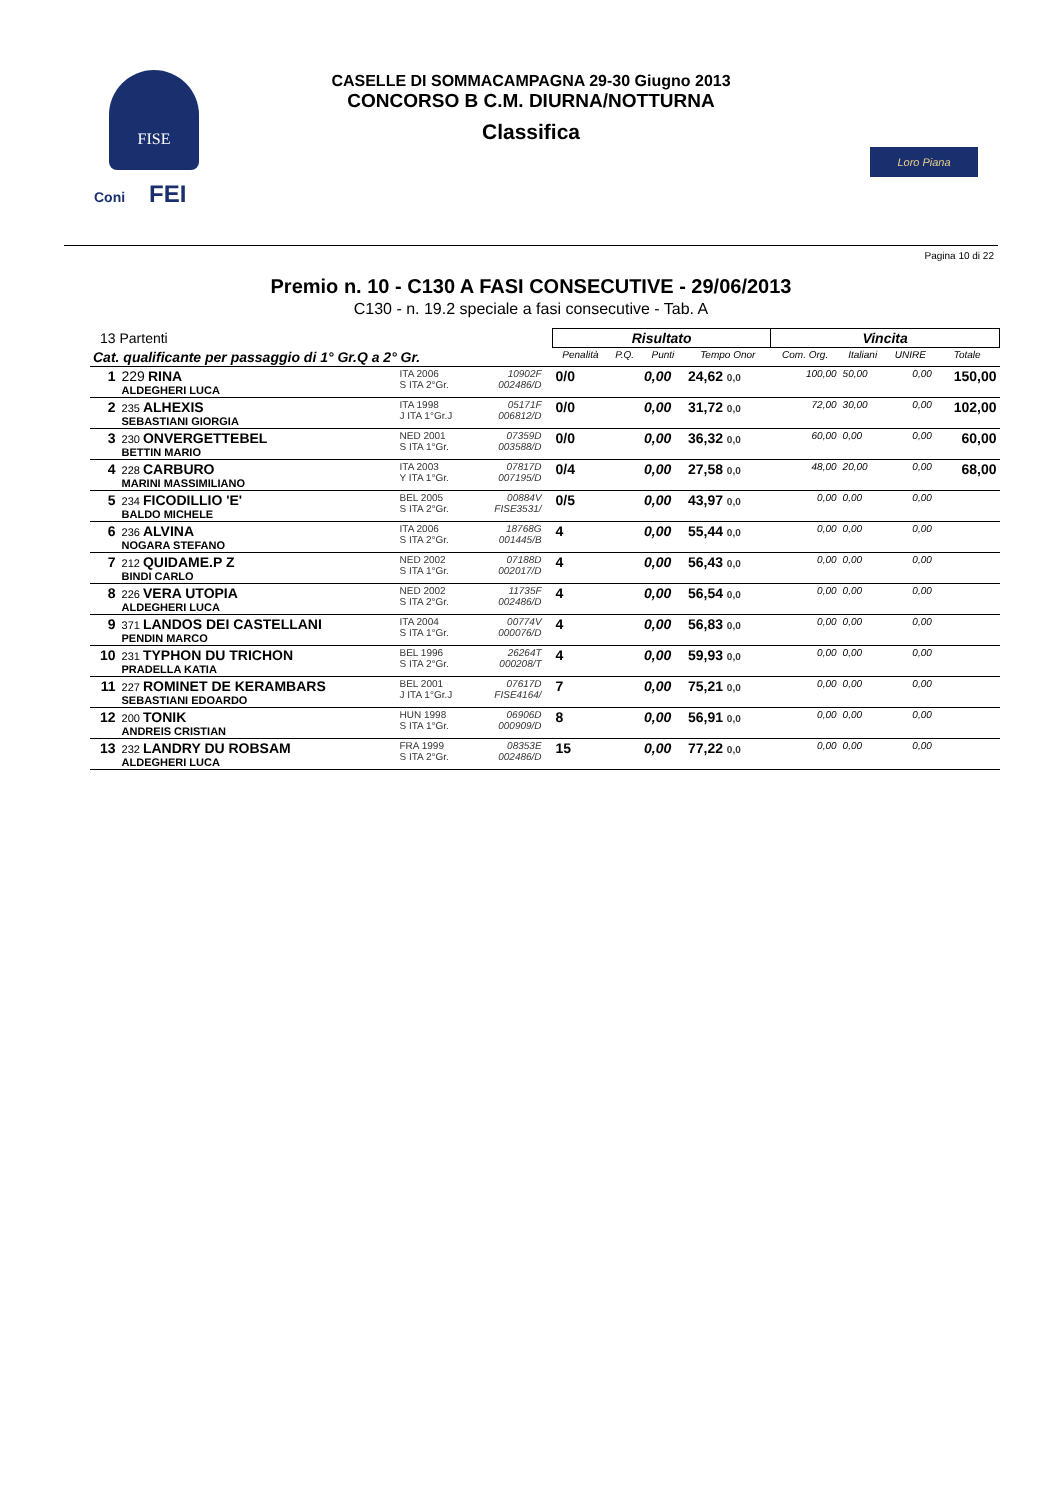FISE
Coni FEI
CASELLE DI SOMMACAMPAGNA 29-30 Giugno 2013
CONCORSO B C.M. DIURNA/NOTTURNA
Classifica
Loro Piana
Pagina 10 di 22
Premio n. 10 - C130 A FASI CONSECUTIVE - 29/06/2013
C130 - n. 19.2 speciale a fasi consecutive - Tab. A
| 13 Partenti | | | | | Risultato | | | | | Vincita | | | |
| Cat. qualificante per passaggio di 1° Gr.Q a 2° Gr. | | | | | Penalità | P.Q. | Punti | Tempo Onor | | Com. Org. | Italiani | UNIRE | Totale |
| 1 | 229 RINA ALDEGHERI LUCA | ITA 2006 S ITA 2°Gr. | 10902F 002486/D | | 0/0 | | 0,00 | 24,62 0,0 | | 100,00 | 50,00 | 0,00 | 150,00 |
| 2 | 235 ALHEXIS SEBASTIANI GIORGIA | ITA 1998 J ITA 1°Gr.J | 05171F 006812/D | | 0/0 | | 0,00 | 31,72 0,0 | | 72,00 | 30,00 | 0,00 | 102,00 |
| 3 | 230 ONVERGETTEBEL BETTIN MARIO | NED 2001 S ITA 1°Gr. | 07359D 003588/D | | 0/0 | | 0,00 | 36,32 0,0 | | 60,00 | 0,00 | 0,00 | 60,00 |
| 4 | 228 CARBURO MARINI MASSIMILIANO | ITA 2003 Y ITA 1°Gr. | 07817D 007195/D | | 0/4 | | 0,00 | 27,58 0,0 | | 48,00 | 20,00 | 0,00 | 68,00 |
| 5 | 234 FICODILLIO 'E' BALDO MICHELE | BEL 2005 S ITA 2°Gr. | 00884V FISE3531/ | | 0/5 | | 0,00 | 43,97 0,0 | | 0,00 | 0,00 | 0,00 | |
| 6 | 236 ALVINA NOGARA STEFANO | ITA 2006 S ITA 2°Gr. | 18768G 001445/B | | 4 | | 0,00 | 55,44 0,0 | | 0,00 | 0,00 | 0,00 | |
| 7 | 212 QUIDAME.P Z BINDI CARLO | NED 2002 S ITA 1°Gr. | 07188D 002017/D | | 4 | | 0,00 | 56,43 0,0 | | 0,00 | 0,00 | 0,00 | |
| 8 | 226 VERA UTOPIA ALDEGHERI LUCA | NED 2002 S ITA 2°Gr. | 11735F 002486/D | | 4 | | 0,00 | 56,54 0,0 | | 0,00 | 0,00 | 0,00 | |
| 9 | 371 LANDOS DEI CASTELLANI PENDIN MARCO | ITA 2004 S ITA 1°Gr. | 00774V 000076/D | | 4 | | 0,00 | 56,83 0,0 | | 0,00 | 0,00 | 0,00 | |
| 10 | 231 TYPHON DU TRICHON PRADELLA KATIA | BEL 1996 S ITA 2°Gr. | 26264T 000208/T | | 4 | | 0,00 | 59,93 0,0 | | 0,00 | 0,00 | 0,00 | |
| 11 | 227 ROMINET DE KERAMBARS SEBASTIANI EDOARDO | BEL 2001 J ITA 1°Gr.J | 07617D FISE4164/ | | 7 | | 0,00 | 75,21 0,0 | | 0,00 | 0,00 | 0,00 | |
| 12 | 200 TONIK ANDREIS CRISTIAN | HUN 1998 S ITA 1°Gr. | 06906D 000909/D | | 8 | | 0,00 | 56,91 0,0 | | 0,00 | 0,00 | 0,00 | |
| 13 | 232 LANDRY DU ROBSAM ALDEGHERI LUCA | FRA 1999 S ITA 2°Gr. | 08353E 002486/D | | 15 | | 0,00 | 77,22 0,0 | | 0,00 | 0,00 | 0,00 | |